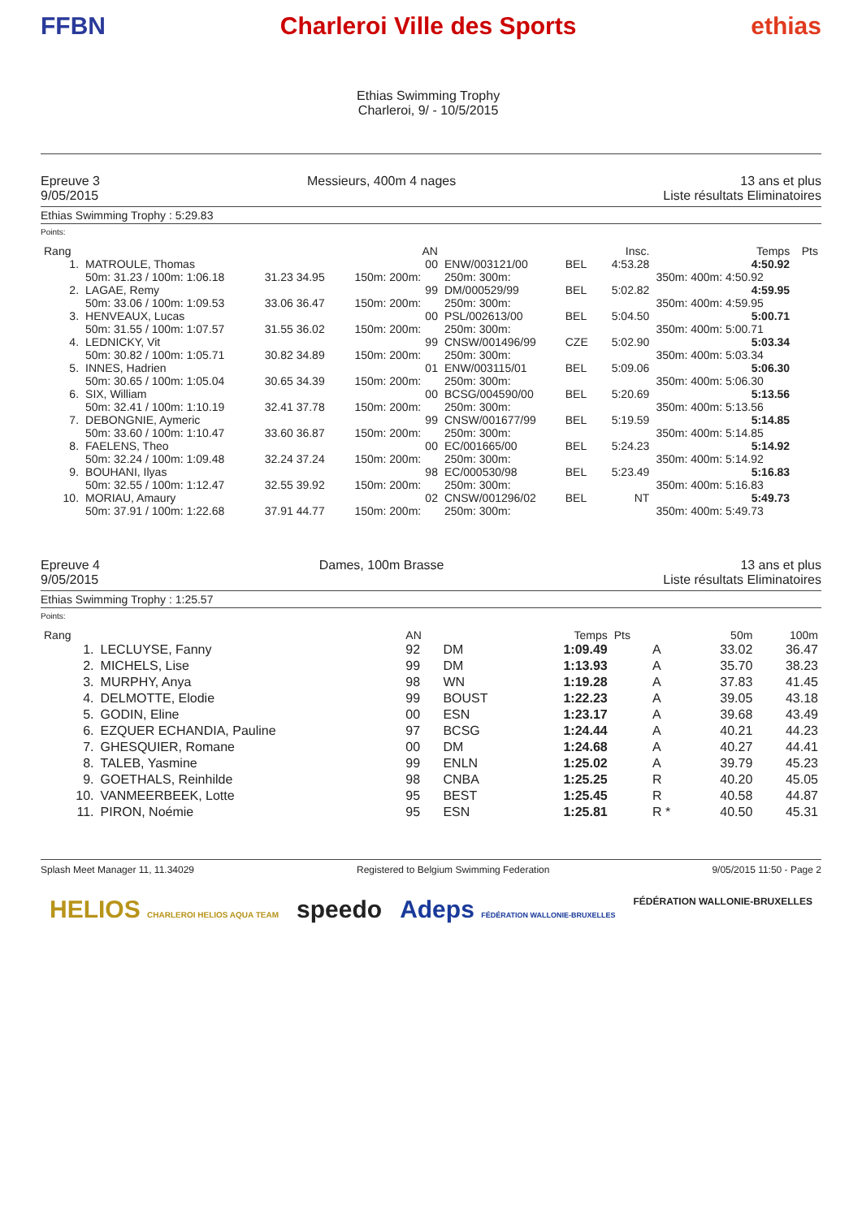FFBN Charleroi Ville des Sports
Ethias Swimming Trophy
Charleroi, 9/ - 10/5/2015
ethias
Epreuve 3
9/05/2015
Messieurs, 400m 4 nages 13 ans et plus
Liste résultats Eliminatoires
Ethias Swimming Trophy : 5:29.83
Points:
| Rang | | | | AN | | | Insc. | Temps | Pts |
| --- | --- | --- | --- | --- | --- | --- | --- | --- | --- |
| 1. | MATROULE, Thomas | | | 00 | ENW/003121/00 | BEL | 4:53.28 | 4:50.92 | |
| | 50m: 31.23 / 100m: 1:06.18 | 31.23 34.95 | | 150m: 200m: | 250m: 300m: | | | 350m: 400m: 4:50.92 | |
| 2. | LAGAE, Remy | | | 99 | DM/000529/99 | BEL | 5:02.82 | 4:59.95 | |
| | 50m: 33.06 / 100m: 1:09.53 | 33.06 36.47 | | 150m: 200m: | 250m: 300m: | | | 350m: 400m: 4:59.95 | |
| 3. | HENVEAUX, Lucas | | | 00 | PSL/002613/00 | BEL | 5:04.50 | 5:00.71 | |
| | 50m: 31.55 / 100m: 1:07.57 | 31.55 36.02 | | 150m: 200m: | 250m: 300m: | | | 350m: 400m: 5:00.71 | |
| 4. | LEDNICKY, Vit | | | 99 | CNSW/001496/99 | CZE | 5:02.90 | 5:03.34 | |
| | 50m: 30.82 / 100m: 1:05.71 | 30.82 34.89 | | 150m: 200m: | 250m: 300m: | | | 350m: 400m: 5:03.34 | |
| 5. | INNES, Hadrien | | | 01 | ENW/003115/01 | BEL | 5:09.06 | 5:06.30 | |
| | 50m: 30.65 / 100m: 1:05.04 | 30.65 34.39 | | 150m: 200m: | 250m: 300m: | | | 350m: 400m: 5:06.30 | |
| 6. | SIX, William | | | 00 | BCSG/004590/00 | BEL | 5:20.69 | 5:13.56 | |
| | 50m: 32.41 / 100m: 1:10.19 | 32.41 37.78 | | 150m: 200m: | 250m: 300m: | | | 350m: 400m: 5:13.56 | |
| 7. | DEBONGNIE, Aymeric | | | 99 | CNSW/001677/99 | BEL | 5:19.59 | 5:14.85 | |
| | 50m: 33.60 / 100m: 1:10.47 | 33.60 36.87 | | 150m: 200m: | 250m: 300m: | | | 350m: 400m: 5:14.85 | |
| 8. | FAELENS, Theo | | | 00 | EC/001665/00 | BEL | 5:24.23 | 5:14.92 | |
| | 50m: 32.24 / 100m: 1:09.48 | 32.24 37.24 | | 150m: 200m: | 250m: 300m: | | | 350m: 400m: 5:14.92 | |
| 9. | BOUHANI, Ilyas | | | 98 | EC/000530/98 | BEL | 5:23.49 | 5:16.83 | |
| | 50m: 32.55 / 100m: 1:12.47 | 32.55 39.92 | | 150m: 200m: | 250m: 300m: | | | 350m: 400m: 5:16.83 | |
| 10. | MORIAU, Amaury | | | 02 | CNSW/001296/02 | BEL | NT | 5:49.73 | |
| | 50m: 37.91 / 100m: 1:22.68 | 37.91 44.77 | | 150m: 200m: | 250m: 300m: | | | 350m: 400m: 5:49.73 | |
Epreuve 4
9/05/2015
Dames, 100m Brasse 13 ans et plus
Liste résultats Eliminatoires
Ethias Swimming Trophy : 1:25.57
Points:
| Rang | | AN | | Temps | Pts | | 50m | 100m |
| --- | --- | --- | --- | --- | --- | --- | --- | --- |
| 1. | LECLUYSE, Fanny | 92 | DM | 1:09.49 | | A | 33.02 | 36.47 |
| 2. | MICHELS, Lise | 99 | DM | 1:13.93 | | A | 35.70 | 38.23 |
| 3. | MURPHY, Anya | 98 | WN | 1:19.28 | | A | 37.83 | 41.45 |
| 4. | DELMOTTE, Elodie | 99 | BOUST | 1:22.23 | | A | 39.05 | 43.18 |
| 5. | GODIN, Eline | 00 | ESN | 1:23.17 | | A | 39.68 | 43.49 |
| 6. | EZQUER ECHANDIA, Pauline | 97 | BCSG | 1:24.44 | | A | 40.21 | 44.23 |
| 7. | GHESQUIER, Romane | 00 | DM | 1:24.68 | | A | 40.27 | 44.41 |
| 8. | TALEB, Yasmine | 99 | ENLN | 1:25.02 | | A | 39.79 | 45.23 |
| 9. | GOETHALS, Reinhilde | 98 | CNBA | 1:25.25 | | R | 40.20 | 45.05 |
| 10. | VANMEERBEEK, Lotte | 95 | BEST | 1:25.45 | | R | 40.58 | 44.87 |
| 11. | PIRON, Noémie | 95 | ESN | 1:25.81 | | R * | 40.50 | 45.31 |
Splash Meet Manager 11, 11.34029
Registered to Belgium Swimming Federation
9/05/2015 11:50 - Page 2
HELIOS CHARLEROI HELIOS AQUA TEAM
speedo Adeps FÉDÉRATION WALLONIE-BRUXELLES
FÉDÉRATION WALLONIE-BRUXELLES